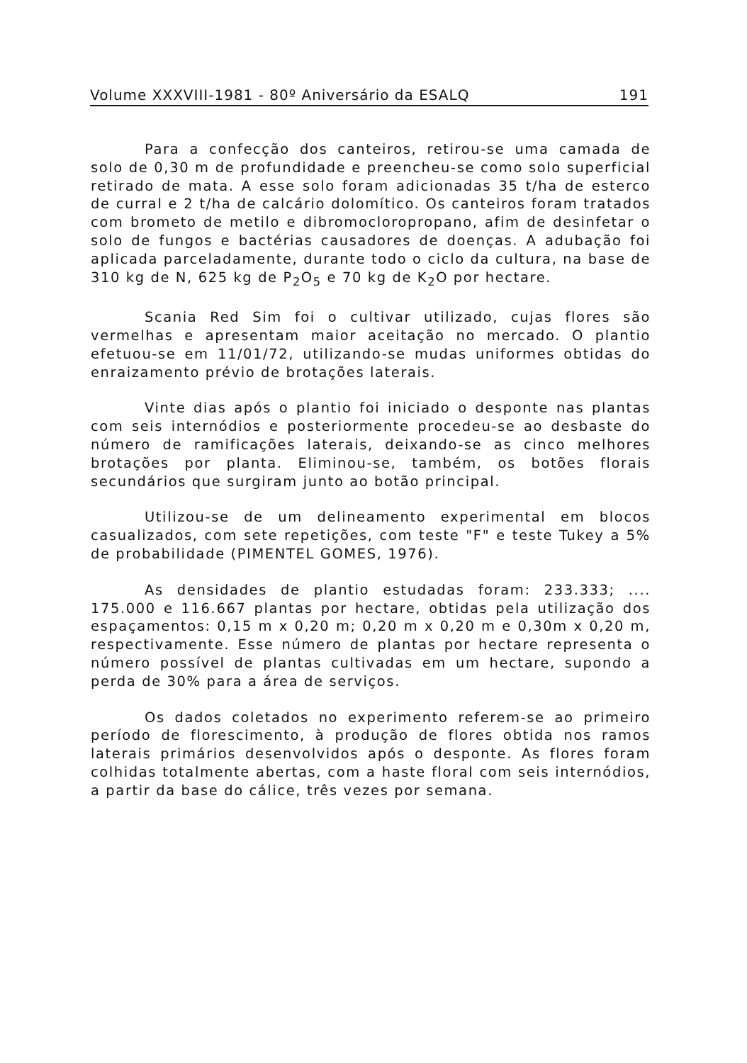Volume XXXVIII-1981 - 80º Aniversário da ESALQ 191
Para a confecção dos canteiros, retirou-se uma camada de solo de 0,30 m de profundidade e preencheu-se como solo superficial retirado de mata. A esse solo foram adicionadas 35 t/ha de esterco de curral e 2 t/ha de calcário dolomítico. Os canteiros foram tratados com brometo de metilo e dibromocloropropano, afim de desinfetar o solo de fungos e bactérias causadores de doenças. A adubação foi aplicada parceladamente, durante todo o ciclo da cultura, na base de 310 kg de N, 625 kg de P<sub>2</sub>O<sub>5</sub> e 70 kg de K<sub>2</sub>O por hectare.
Scania Red Sim foi o cultivar utilizado, cujas flores são vermelhas e apresentam maior aceitação no mercado. O plantio efetuou-se em 11/01/72, utilizando-se mudas uniformes obtidas do enraizamento prévio de brotações laterais.
Vinte dias após o plantio foi iniciado o desponte nas plantas com seis internódios e posteriormente procedeu-se ao desbaste do número de ramificações laterais, deixando-se as cinco melhores brotações por planta. Eliminou-se, também, os botões florais secundários que surgiram junto ao botão principal.
Utilizou-se de um delineamento experimental em blocos casualizados, com sete repetições, com teste "F" e teste Tukey a 5% de probabilidade (PIMENTEL GOMES, 1976).
As densidades de plantio estudadas foram: 233.333; .... 175.000 e 116.667 plantas por hectare, obtidas pela utilização dos espaçamentos: 0,15 m x 0,20 m; 0,20 m x 0,20 m e 0,30m x 0,20 m, respectivamente. Esse número de plantas por hectare representa o número possível de plantas cultivadas em um hectare, supondo a perda de 30% para a área de serviços.
Os dados coletados no experimento referem-se ao primeiro período de florescimento, à produção de flores obtida nos ramos laterais primários desenvolvidos após o desponte. As flores foram colhidas totalmente abertas, com a haste floral com seis internódios, a partir da base do cálice, três vezes por semana.